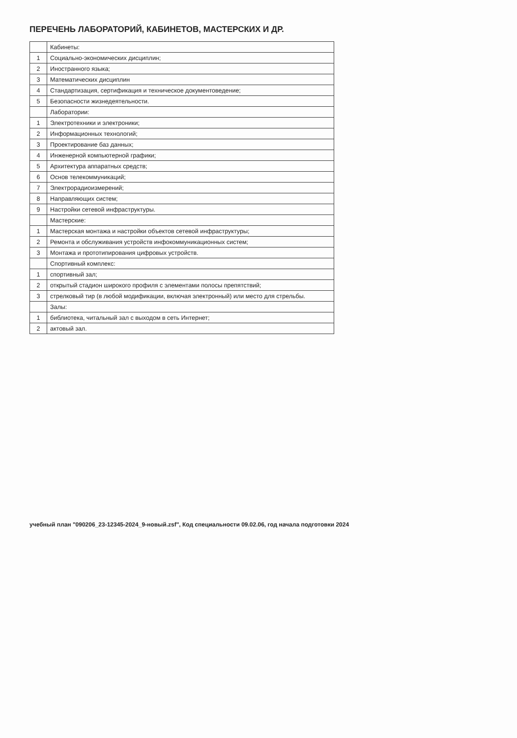ПЕРЕЧЕНЬ ЛАБОРАТОРИЙ, КАБИНЕТОВ, МАСТЕРСКИХ И ДР.
| | Кабинеты: |
| 1 | Социально-экономических дисциплин; |
| 2 | Иностранного языка; |
| 3 | Математических дисциплин |
| 4 | Стандартизация, сертификация и техническое документоведение; |
| 5 | Безопасности жизнедеятельности. |
| | Лаборатории: |
| 1 | Электротехники и электроники; |
| 2 | Информационных технологий; |
| 3 | Проектирование баз данных; |
| 4 | Инженерной компьютерной графики; |
| 5 | Архитектура аппаратных средств; |
| 6 | Основ телекоммуникаций; |
| 7 | Электрорадиоизмерений; |
| 8 | Направляющих систем; |
| 9 | Настройки сетевой инфраструктуры. |
| | Мастерские: |
| 1 | Мастерская монтажа и настройки объектов сетевой инфраструктуры; |
| 2 | Ремонта и обслуживания устройств инфокоммуникационных систем; |
| 3 | Монтажа и прототипирования цифровых устройств. |
| | Спортивный комплекс: |
| 1 | спортивный зал; |
| 2 | открытый стадион широкого профиля с элементами полосы препятствий; |
| 3 | стрелковый тир (в любой модификации, включая электронный) или место для стрельбы. |
| | Залы: |
| 1 | библиотека, читальный зал с выходом в сеть Интернет; |
| 2 | актовый зал. |
учебный план "090206_23-12345-2024_9-новый.zsf", Код специальности 09.02.06, год начала подготовки 2024